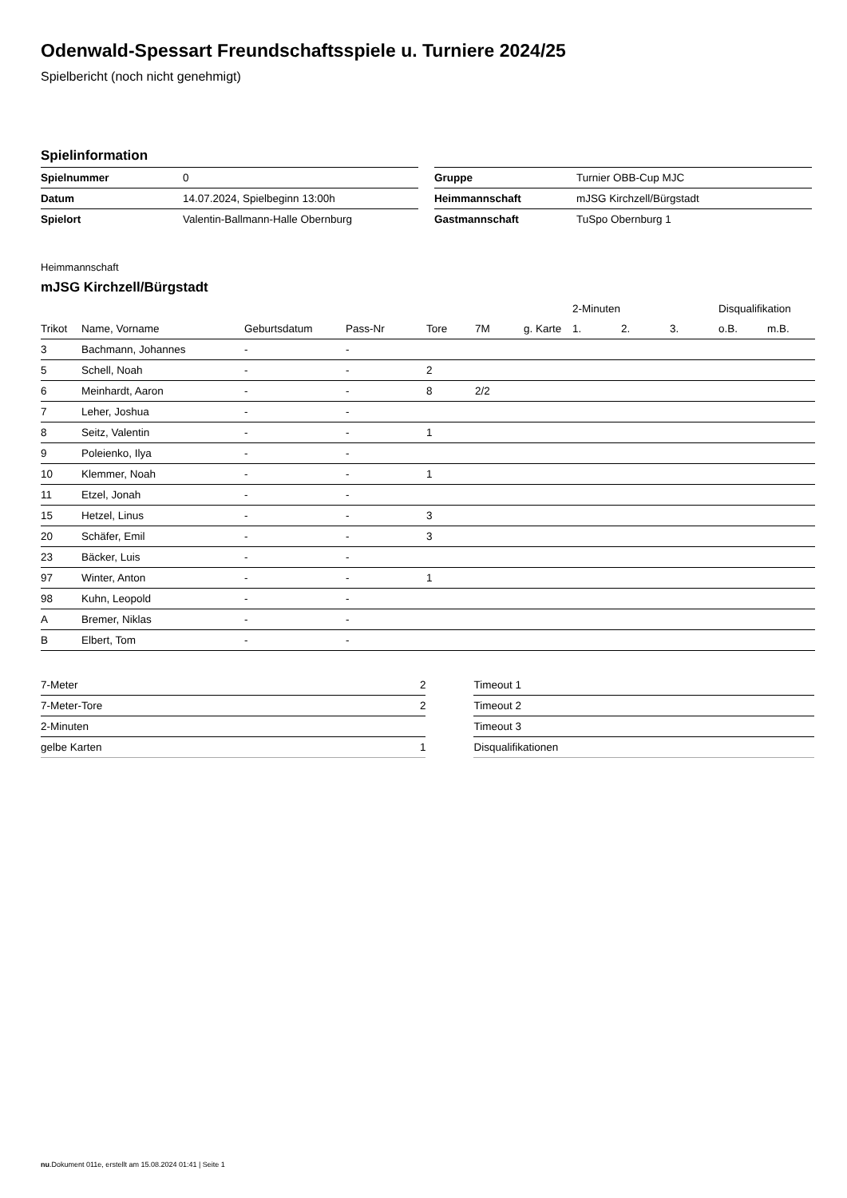Odenwald-Spessart Freundschaftsspiele u. Turniere 2024/25
Spielbericht (noch nicht genehmigt)
Spielinformation
| Spielnummer | 0 |
| Datum | 14.07.2024, Spielbeginn 13:00h |
| Spielort | Valentin-Ballmann-Halle Obernburg |
| Gruppe | Turnier OBB-Cup MJC |
| Heimmannschaft | mJSG Kirchzell/Bürgstadt |
| Gastmannschaft | TuSpo Obernburg 1 |
Heimmannschaft
mJSG Kirchzell/Bürgstadt
| | | | | | | | 2-Minuten | | | Disqualifikation | |
| --- | --- | --- | --- | --- | --- | --- | --- | --- | --- | --- | --- |
| Trikot | Name, Vorname | Geburtsdatum | Pass-Nr | Tore | 7M | g. Karte | 1. | 2. | 3. | o.B. | m.B. |
| 3 | Bachmann, Johannes | - | - | | | | | | | | |
| 5 | Schell, Noah | - | - | 2 | | | | | | | |
| 6 | Meinhardt, Aaron | - | - | 8 | 2/2 | | | | | | |
| 7 | Leher, Joshua | - | - | | | | | | | | |
| 8 | Seitz, Valentin | - | - | 1 | | | | | | | |
| 9 | Poleienko, Ilya | - | - | | | | | | | | |
| 10 | Klemmer, Noah | - | - | 1 | | | | | | | |
| 11 | Etzel, Jonah | - | - | | | | | | | | |
| 15 | Hetzel, Linus | - | - | 3 | | | | | | | |
| 20 | Schäfer, Emil | - | - | 3 | | | | | | | |
| 23 | Bäcker, Luis | - | - | | | | | | | | |
| 97 | Winter, Anton | - | - | 1 | | | | | | | |
| 98 | Kuhn, Leopold | - | - | | | | | | | | |
| A | Bremer, Niklas | - | - | | | | | | | | |
| B | Elbert, Tom | - | - | | | | | | | | |
| 7-Meter | 2 |
| 7-Meter-Tore | 2 |
| 2-Minuten | |
| gelbe Karten | 1 |
| Timeout 1 |
| Timeout 2 |
| Timeout 3 |
| Disqualifikationen |
nu.Dokument 011e, erstellt am 15.08.2024 01:41 | Seite 1